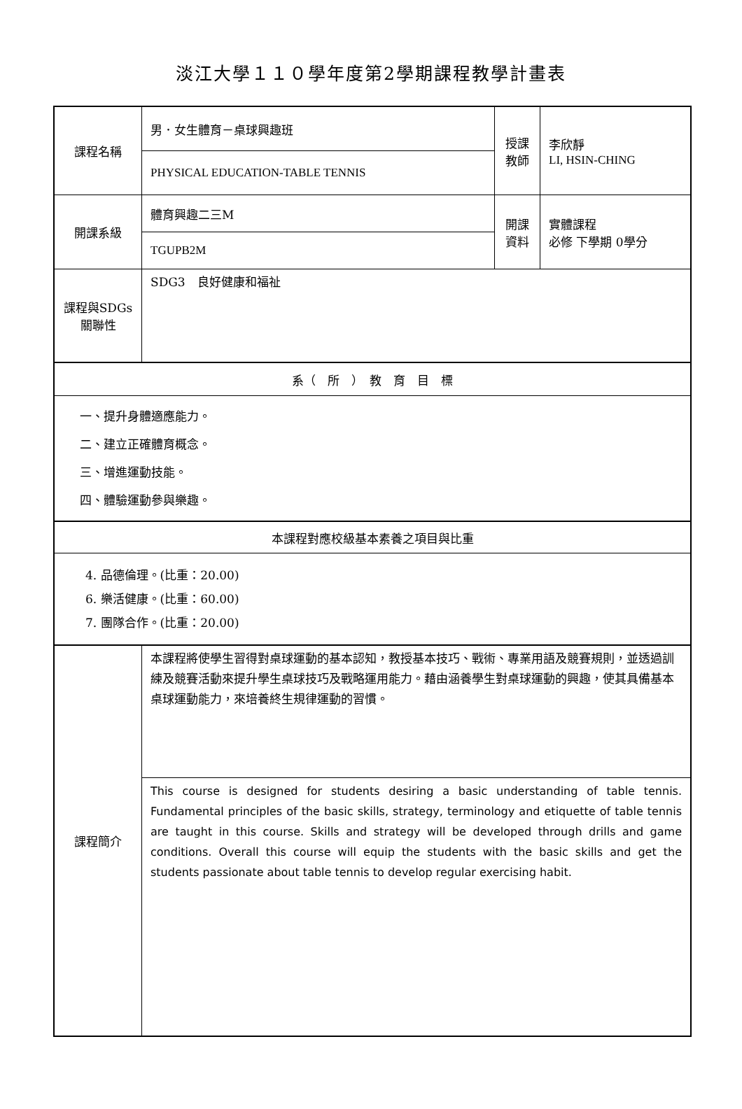淡江大學１１０學年度第2學期課程教學計畫表
| 課程名稱 | 男．女生體育－桌球興趣班 | 授課 教師 | 李欣靜 LI, HSIN-CHING |
| | PHYSICAL EDUCATION-TABLE TENNIS | | |
| 開課系級 | 體育興趣二三M | 開課 資料 | 實體課程 必修 下學期 0學分 |
| | TGUPB2M | | |
| 課程與SDGs 關聯性 | SDG3 良好健康和福祉 | | |
| 系（ 所 ） 教 育 目 標 | | | |
| 一、提升身體適應能力。 二、建立正確體育概念。 三、增進運動技能。 四、體驗運動參與樂趣。 | | | |
| 本課程對應校級基本素養之項目與比重 | | | |
| 4. 品德倫理。(比重：20.00) 6. 樂活健康。(比重：60.00) 7. 團隊合作。(比重：20.00) | | | |
| 課程簡介 | 本課程將使學生習得對桌球運動的基本認知，教授基本技巧、戰術、專業用語及競賽規則，並透過訓練及競賽活動來提升學生桌球技巧及戰略運用能力。藉由涵養學生對桌球運動的興趣，使其具備基本桌球運動能力，來培養終生規律運動的習慣。 | | |
| | This course is designed for students desiring a basic understanding of table tennis. Fundamental principles of the basic skills, strategy, terminology and etiquette of table tennis are taught in this course. Skills and strategy will be developed through drills and game conditions. Overall this course will equip the students with the basic skills and get the students passionate about table tennis to develop regular exercising habit. | | |